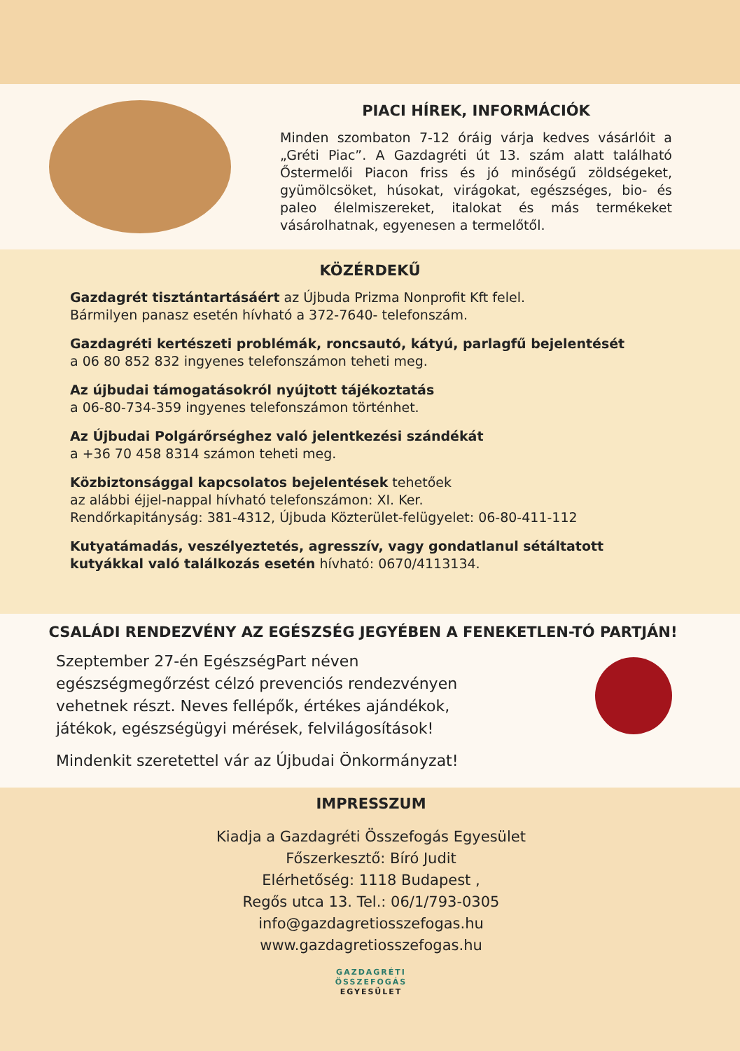PIACI HÍREK, INFORMÁCIÓK
Minden szombaton 7-12 óráig várja kedves vásárlóit a „Gréti Piac”. A Gazdagréti út 13. szám alatt található Őstermelői Piacon friss és jó minőségű zöldségeket, gyümölcsöket, húsokat, virágokat, egészséges, bio- és paleo élelmiszereket, italokat és más termékeket vásárolhatnak, egyenesen a termelőtől.
KÖZÉRDEKŰ
Gazdagrét tisztántartásáért az Újbuda Prizma Nonprofit Kft felel.
Bármilyen panasz esetén hívható a 372-7640- telefonszám.
Gazdagréti kertészeti problémák, roncsautó, kátyú, parlagfű bejelentését
a 06 80 852 832 ingyenes telefonszámon teheti meg.
Az újbudai támogatásokról nyújtott tájékoztatás
a 06-80-734-359 ingyenes telefonszámon történhet.
Az Újbudai Polgárőrséghez való jelentkezési szándékát
a +36 70 458 8314 számon teheti meg.
Közbiztonsággal kapcsolatos bejelentések tehetőek
az alábbi éjjel-nappal hívható telefonszámon: XI. Ker.
Rendőrkapitányság: 381-4312, Újbuda Közterület-felügyelet: 06-80-411-112
Kutyatámadás, veszélyeztetés, agresszív, vagy gondatlanul sétáltatott kutyákkal való találkozás esetén hívható: 0670/4113134.
CSALÁDI RENDEZVÉNY AZ EGÉSZSÉG JEGYÉBEN A FENEKETLEN-TÓ PARTJÁN!
Szeptember 27-én EgészségPart néven egészségmegőrzést célzó prevenciós rendezvényen vehetnek részt. Neves fellépők, értékes ajándékok, játékok, egészségügyi mérések, felvilágosítások!
Mindenkit szeretettel vár az Újbudai Önkormányzat!
IMPRESSZUM
Kiadja a Gazdagréti Összefogás Egyesület
Főszerkesztő: Bíró Judit
Elérhetőség: 1118 Budapest ,
Regős utca 13. Tel.: 06/1/793-0305
info@gazdagretiosszefogas.hu
www.gazdagretiosszefogas.hu
GAZDAGRÉTI
ÖSSZEFOGÁS
EGYESÜLET